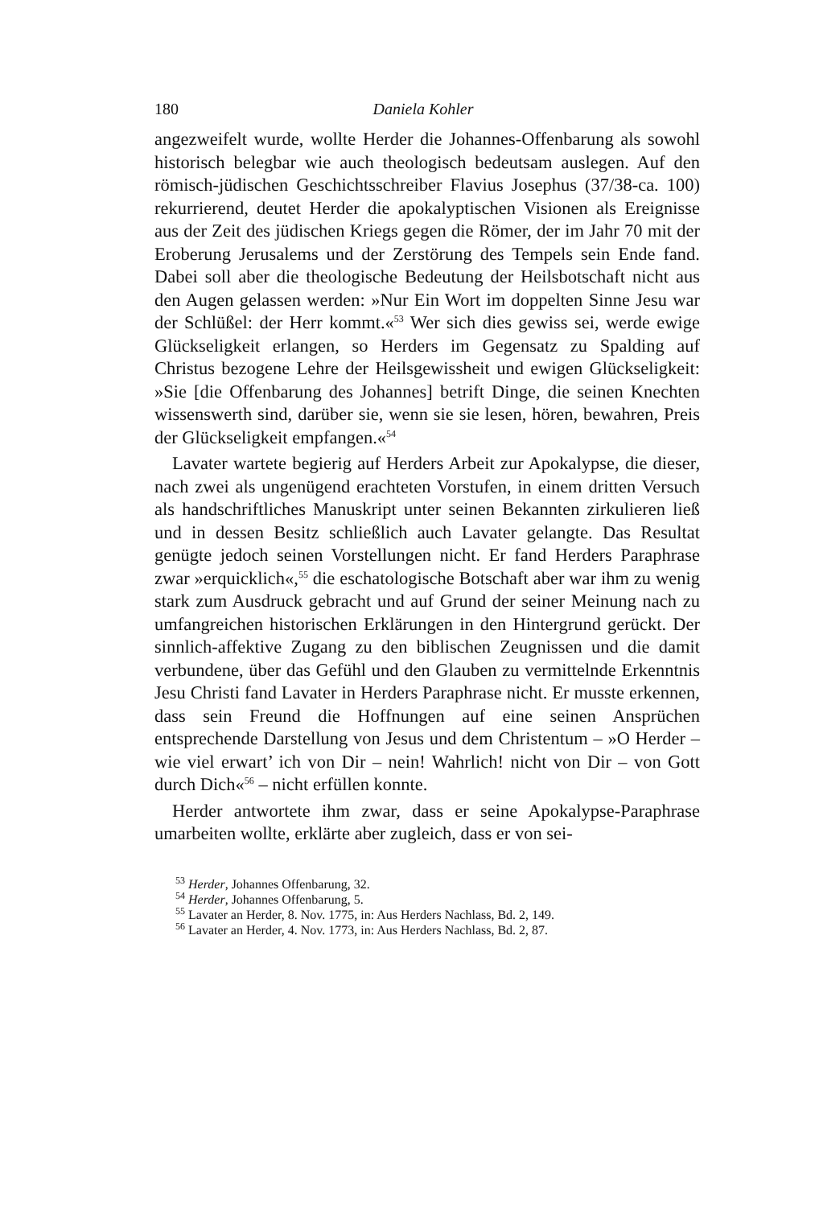180 Daniela Kohler
angezweifelt wurde, wollte Herder die Johannes-Offenbarung als sowohl historisch belegbar wie auch theologisch bedeutsam auslegen. Auf den römisch-jüdischen Geschichtsschreiber Flavius Josephus (37/38-ca. 100) rekurrierend, deutet Herder die apokalyptischen Visionen als Ereignisse aus der Zeit des jüdischen Kriegs gegen die Römer, der im Jahr 70 mit der Eroberung Jerusalems und der Zerstörung des Tempels sein Ende fand. Dabei soll aber die theologische Bedeutung der Heilsbotschaft nicht aus den Augen gelassen werden: »Nur Ein Wort im doppelten Sinne Jesu war der Schlüßel: der Herr kommt.«<sup>53</sup> Wer sich dies gewiss sei, werde ewige Glückseligkeit erlangen, so Herders im Gegensatz zu Spalding auf Christus bezogene Lehre der Heilsgewissheit und ewigen Glückseligkeit: »Sie [die Offenbarung des Johannes] betrift Dinge, die seinen Knechten wissenswerth sind, darüber sie, wenn sie sie lesen, hören, bewahren, Preis der Glückseligkeit empfangen.«<sup>54</sup>
Lavater wartete begierig auf Herders Arbeit zur Apokalypse, die dieser, nach zwei als ungenügend erachteten Vorstufen, in einem dritten Versuch als handschriftliches Manuskript unter seinen Bekannten zirkulieren ließ und in dessen Besitz schließlich auch Lavater gelangte. Das Resultat genügte jedoch seinen Vorstellungen nicht. Er fand Herders Paraphrase zwar »erquicklich«,<sup>55</sup> die eschatologische Botschaft aber war ihm zu wenig stark zum Ausdruck gebracht und auf Grund der seiner Meinung nach zu umfangreichen historischen Erklärungen in den Hintergrund gerückt. Der sinnlich-affektive Zugang zu den biblischen Zeugnissen und die damit verbundene, über das Gefühl und den Glauben zu vermittelnde Erkenntnis Jesu Christi fand Lavater in Herders Paraphrase nicht. Er musste erkennen, dass sein Freund die Hoffnungen auf eine seinen Ansprüchen entsprechende Darstellung von Jesus und dem Christentum – »O Herder – wie viel erwart’ ich von Dir – nein! Wahrlich! nicht von Dir – von Gott durch Dich«<sup>56</sup> – nicht erfüllen konnte.
Herder antwortete ihm zwar, dass er seine Apokalypse-Paraphrase umarbeiten wollte, erklärte aber zugleich, dass er von sei-
<sup>53</sup> Herder, Johannes Offenbarung, 32.
<sup>54</sup> Herder, Johannes Offenbarung, 5.
<sup>55</sup> Lavater an Herder, 8. Nov. 1775, in: Aus Herders Nachlass, Bd. 2, 149.
<sup>56</sup> Lavater an Herder, 4. Nov. 1773, in: Aus Herders Nachlass, Bd. 2, 87.